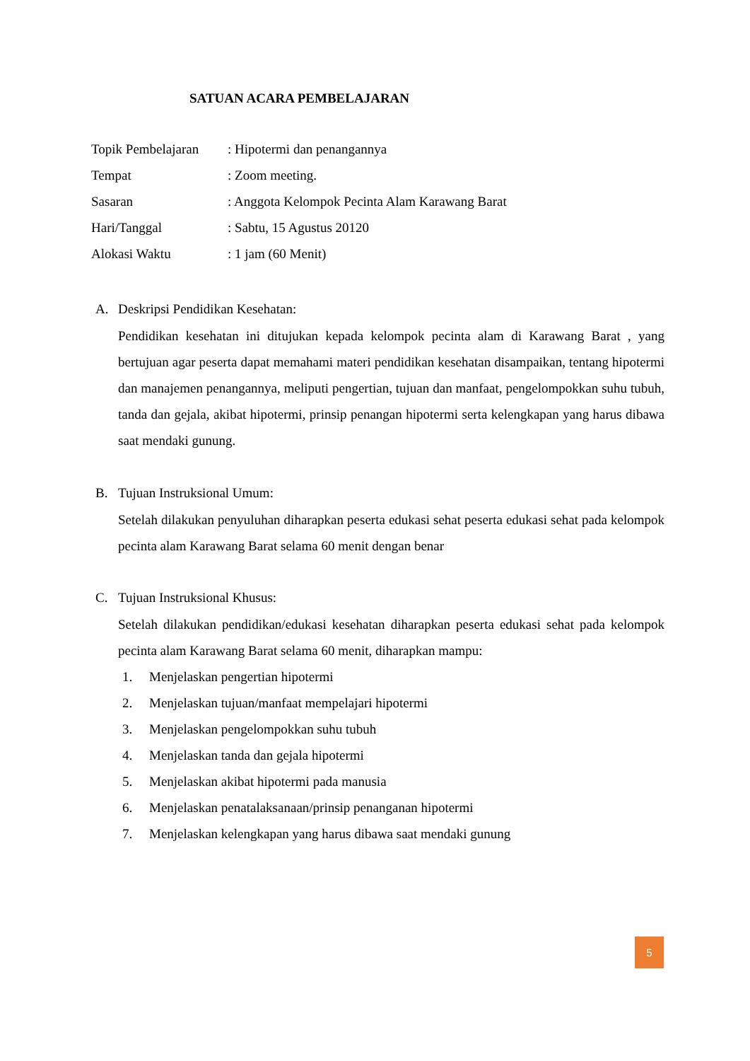SATUAN ACARA PEMBELAJARAN
| Topik Pembelajaran | : Hipotermi dan penangannya |
| Tempat | : Zoom meeting. |
| Sasaran | : Anggota Kelompok Pecinta Alam Karawang Barat |
| Hari/Tanggal | : Sabtu, 15 Agustus 20120 |
| Alokasi Waktu | : 1 jam (60 Menit) |
A. Deskripsi Pendidikan Kesehatan:
Pendidikan kesehatan ini ditujukan kepada kelompok pecinta alam di Karawang Barat , yang bertujuan agar peserta dapat memahami materi pendidikan kesehatan disampaikan, tentang hipotermi dan manajemen penangannya, meliputi pengertian, tujuan dan manfaat, pengelompokkan suhu tubuh, tanda dan gejala, akibat hipotermi, prinsip penangan hipotermi serta kelengkapan yang harus dibawa saat mendaki gunung.
B. Tujuan Instruksional Umum:
Setelah dilakukan penyuluhan diharapkan peserta edukasi sehat peserta edukasi sehat pada kelompok pecinta alam Karawang Barat selama 60 menit dengan benar
C. Tujuan Instruksional Khusus:
Setelah dilakukan pendidikan/edukasi kesehatan diharapkan peserta edukasi sehat pada kelompok pecinta alam Karawang Barat selama 60 menit, diharapkan mampu:
1. Menjelaskan pengertian hipotermi
2. Menjelaskan tujuan/manfaat mempelajari hipotermi
3. Menjelaskan pengelompokkan suhu tubuh
4. Menjelaskan tanda dan gejala hipotermi
5. Menjelaskan akibat hipotermi pada manusia
6. Menjelaskan penatalaksanaan/prinsip penanganan hipotermi
7. Menjelaskan kelengkapan yang harus dibawa saat mendaki gunung
5